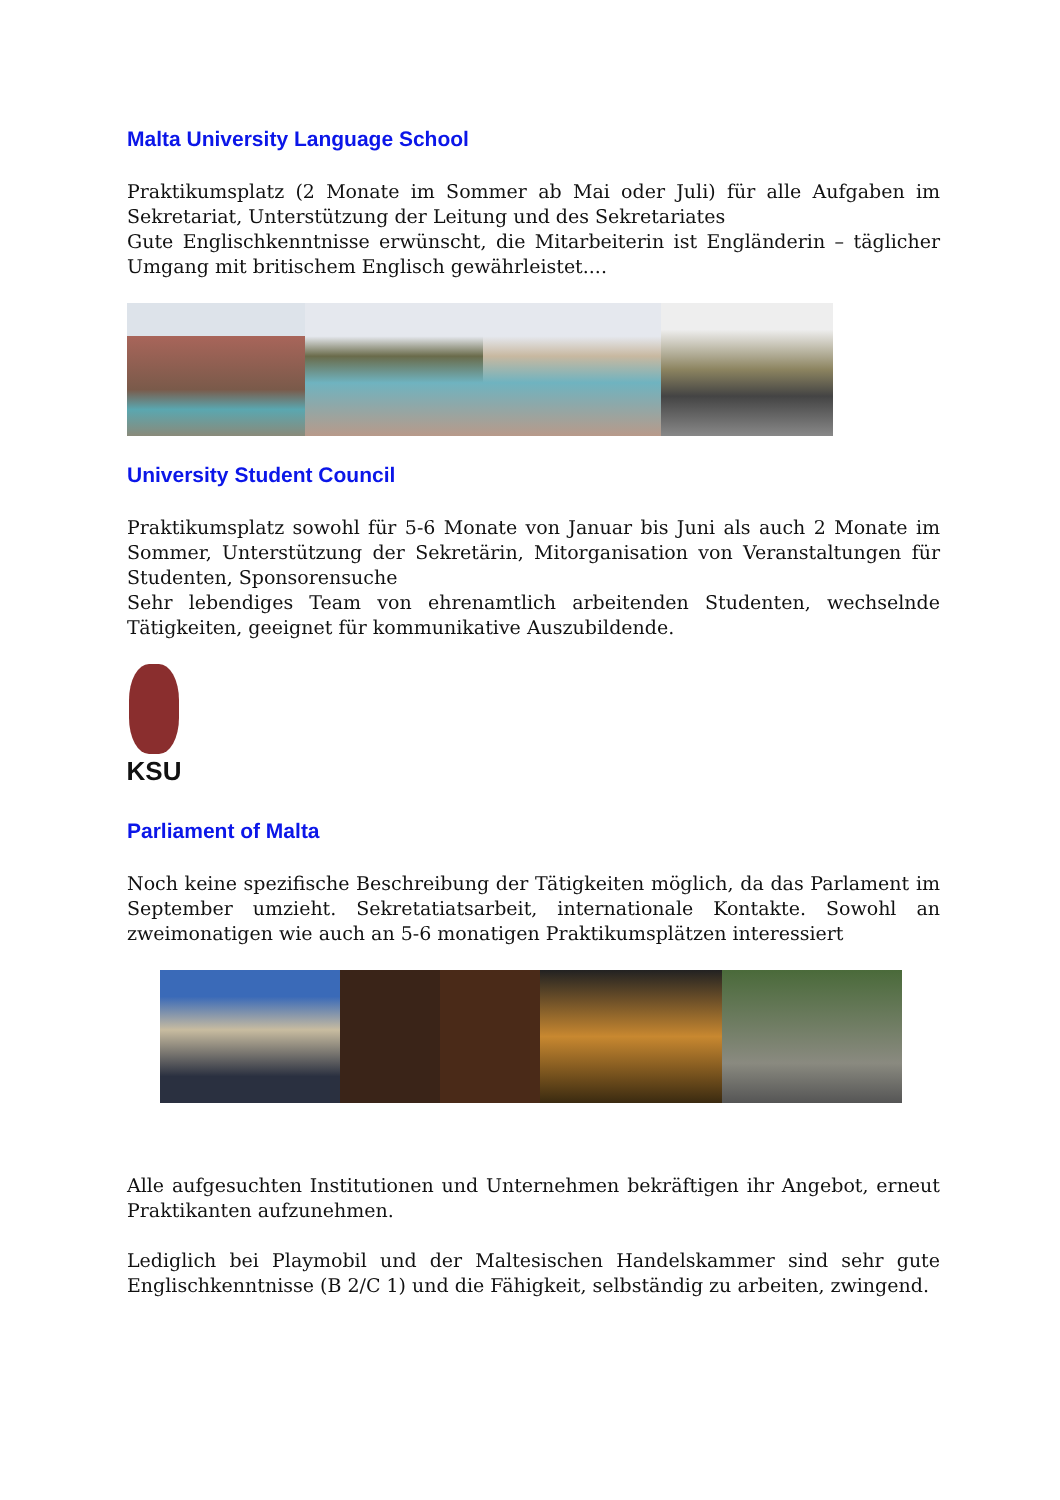Malta University Language School
Praktikumsplatz (2 Monate im Sommer ab Mai oder Juli) für alle Aufgaben im Sekretariat, Unterstützung der Leitung und des Sekretariates
Gute Englischkenntnisse erwünscht, die Mitarbeiterin ist Engländerin – täglicher Umgang mit britischem Englisch gewährleistet....
University Student Council
Praktikumsplatz sowohl für 5-6 Monate von Januar bis Juni als auch 2 Monate im Sommer, Unterstützung der Sekretärin, Mitorganisation von Veranstaltungen für Studenten, Sponsorensuche
Sehr lebendiges Team von ehrenamtlich arbeitenden Studenten, wechselnde Tätigkeiten, geeignet für kommunikative Auszubildende.
KSU
Parliament of Malta
Noch keine spezifische Beschreibung der Tätigkeiten möglich, da das Parlament im September umzieht. Sekretatiatsarbeit, internationale Kontakte. Sowohl an zweimonatigen wie auch an 5-6 monatigen Praktikumsplätzen interessiert
Alle aufgesuchten Institutionen und Unternehmen bekräftigen ihr Angebot, erneut Praktikanten aufzunehmen.
Lediglich bei Playmobil und der Maltesischen Handelskammer sind sehr gute Englischkenntnisse (B 2/C 1) und die Fähigkeit, selbständig zu arbeiten, zwingend.